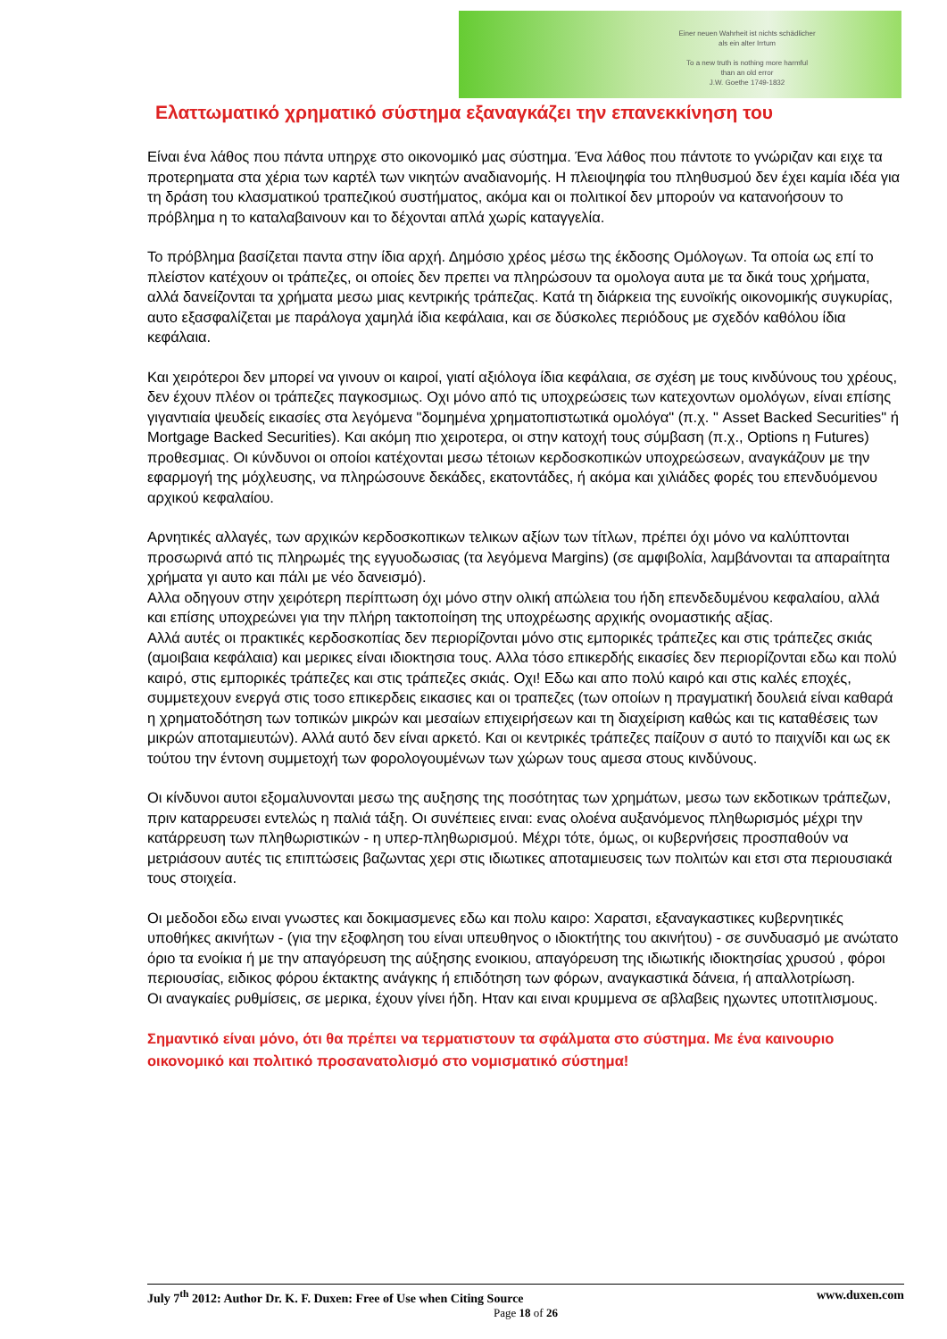Einer neuen Wahrheit ist nichts schädlicher
als ein alter Irrtum
To a new truth is nothing more harmful
than an old error
J.W. Goethe 1749-1832
Ελαττωματικό χρηματικό σύστημα εξαναγκάζει την επανεκκίνηση του
Είναι ένα λάθος που πάντα υπηρχε στο οικονομικό μας σύστημα. Ένα λάθος που πάντοτε το γνώριζαν και ειχε τα προτερηματα στα χέρια των καρτέλ των νικητών αναδιανομής. Η πλειοψηφία του πληθυσμού δεν έχει καμία ιδέα για τη δράση του κλασματικού τραπεζικού συστήματος, ακόμα και οι πολιτικοί δεν μπορούν να κατανοήσουν το πρόβλημα η το καταλαβαινουν και το δέχονται απλά χωρίς καταγγελία.
Το πρόβλημα βασίζεται παντα στην ίδια αρχή. Δημόσιο χρέος μέσω της έκδοσης Ομόλογων. Τα οποία ως επί το πλείστον κατέχουν οι τράπεζες, οι οποίες δεν πρεπει να πληρώσουν τα ομολογα αυτα με τα δικά τους χρήματα, αλλά δανείζονται τα χρήματα μεσω μιας κεντρικής τράπεζας. Κατά τη διάρκεια της ευνοϊκής οικονομικής συγκυρίας, αυτο εξασφαλίζεται με παράλογα χαμηλά ίδια κεφάλαια, και σε δύσκολες περιόδους με σχεδόν καθόλου ίδια κεφάλαια.
Και χειρότεροι δεν μπορεί να γινουν οι καιροί, γιατί αξιόλογα ίδια κεφάλαια, σε σχέση με τους κινδύνους του χρέους, δεν έχουν πλέον οι τράπεζες παγκοσμιως. Οχι μόνο από τις υποχρεώσεις των κατεχοντων ομολόγων, είναι επίσης γιγαντιαία ψευδείς εικασίες στα λεγόμενα "δομημένα χρηματοπιστωτικά ομολόγα" (π.χ. " Asset Backed Securities" ή Mortgage Backed Securities). Και ακόμη πιο χειροτερα, οι στην κατοχή τους σύμβαση (π.χ., Options η Futures) προθεσμιας. Οι κύνδυνοι οι οποίοι κατέχονται μεσω τέτοιων κερδοσκοπικών υποχρεώσεων, αναγκάζουν με την εφαρμογή της μόχλευσης, να πληρώσουνε δεκάδες, εκατοντάδες, ή ακόμα και χιλιάδες φορές του επενδυόμενου αρχικού κεφαλαίου.
Αρνητικές αλλαγές, των αρχικών κερδοσκοπικων τελικων αξίων των τίτλων, πρέπει όχι μόνο να καλύπτονται προσωρινά από τις πληρωμές της εγγυοδωσιας (τα λεγόμενα Margins) (σε αμφιβολία, λαμβάνονται τα απαραίτητα χρήματα γι αυτο και πάλι με νέο δανεισμό).
Αλλα οδηγουν στην χειρότερη περίπτωση όχι μόνο στην ολική απώλεια του ήδη επενδεδυμένου κεφαλαίου, αλλά και επίσης υποχρεώνει για την πλήρη τακτοποίηση της υποχρέωσης αρχικής ονομαστικής αξίας.
Αλλά αυτές οι πρακτικές κερδοσκοπίας δεν περιορίζονται μόνο στις εμπορικές τράπεζες και στις τράπεζες σκιάς (αμοιβαια κεφάλαια) και μερικες είναι ιδιοκτησια τους. Αλλα τόσο επικερδής εικασίες δεν περιορίζονται εδω και πολύ καιρό, στις εμπορικές τράπεζες και στις τράπεζες σκιάς. Οχι! Εδω και απο πολύ καιρό και στις καλές εποχές, συμμετεχουν ενεργά στις τοσο επικερδεις εικασιες και οι τραπεζες (των οποίων η πραγματική δουλειά είναι καθαρά η χρηματοδότηση των τοπικών μικρών και μεσαίων επιχειρήσεων και τη διαχείριση καθώς και τις καταθέσεις των μικρών αποταμιευτών). Αλλά αυτό δεν είναι αρκετό. Και οι κεντρικές τράπεζες παίζουν σ αυτό το παιχνίδι και ως εκ τούτου την έντονη συμμετοχή των φορολογουμένων των χώρων τους αμεσα στους κινδύνους.
Οι κίνδυνοι αυτοι εξομαλυνονται μεσω της αυξησης της ποσότητας των χρημάτων, μεσω των εκδοτικων τράπεζων, πριν καταρρευσει εντελώς η παλιά τάξη. Οι συνέπειες ειναι: ενας ολοένα αυξανόμενος πληθωρισμός μέχρι την κατάρρευση των πληθωριστικών - η υπερ-πληθωρισμού. Μέχρι τότε, όμως, οι κυβερνήσεις προσπαθούν να μετριάσουν αυτές τις επιπτώσεις βαζωντας χερι στις ιδιωτικες αποταμιευσεις των πολιτών και ετσι στα περιουσιακά τους στοιχεία.
Οι μεδοδοι εδω ειναι γνωστες και δοκιμασμενες εδω και πολυ καιρο: Χαρατσι, εξαναγκαστικες κυβερνητικές υποθήκες ακινήτων - (για την εξοφληση του είναι υπευθηνος ο ιδιοκτήτης του ακινήτου) - σε συνδυασμό με ανώτατο όριο τα ενοίκια ή με την απαγόρευση της αύξησης ενοικιου, απαγόρευση της ιδιωτικής ιδιοκτησίας χρυσού , φόροι περιουσίας, ειδικος φόρου έκτακτης ανάγκης ή επιδότηση των φόρων, αναγκαστικά δάνεια, ή απαλλοτρίωση.
Οι αναγκαίες ρυθμίσεις, σε μερικα, έχουν γίνει ήδη. Ηταν και ειναι κρυμμενα σε αβλαβεις ηχωντες υποτιτλισμους.
Σημαντικό είναι μόνο, ότι θα πρέπει να τερματιστουν τα σφάλματα στο σύστημα. Με ένα καινουριο οικονομικό και πολιτικό προσανατολισμό στο νομισματικό σύστημα!
July 7<sup>th</sup> 2012: Author Dr. K. F. Duxen: Free of Use when Citing Source www.duxen.com
Page 18 of 26